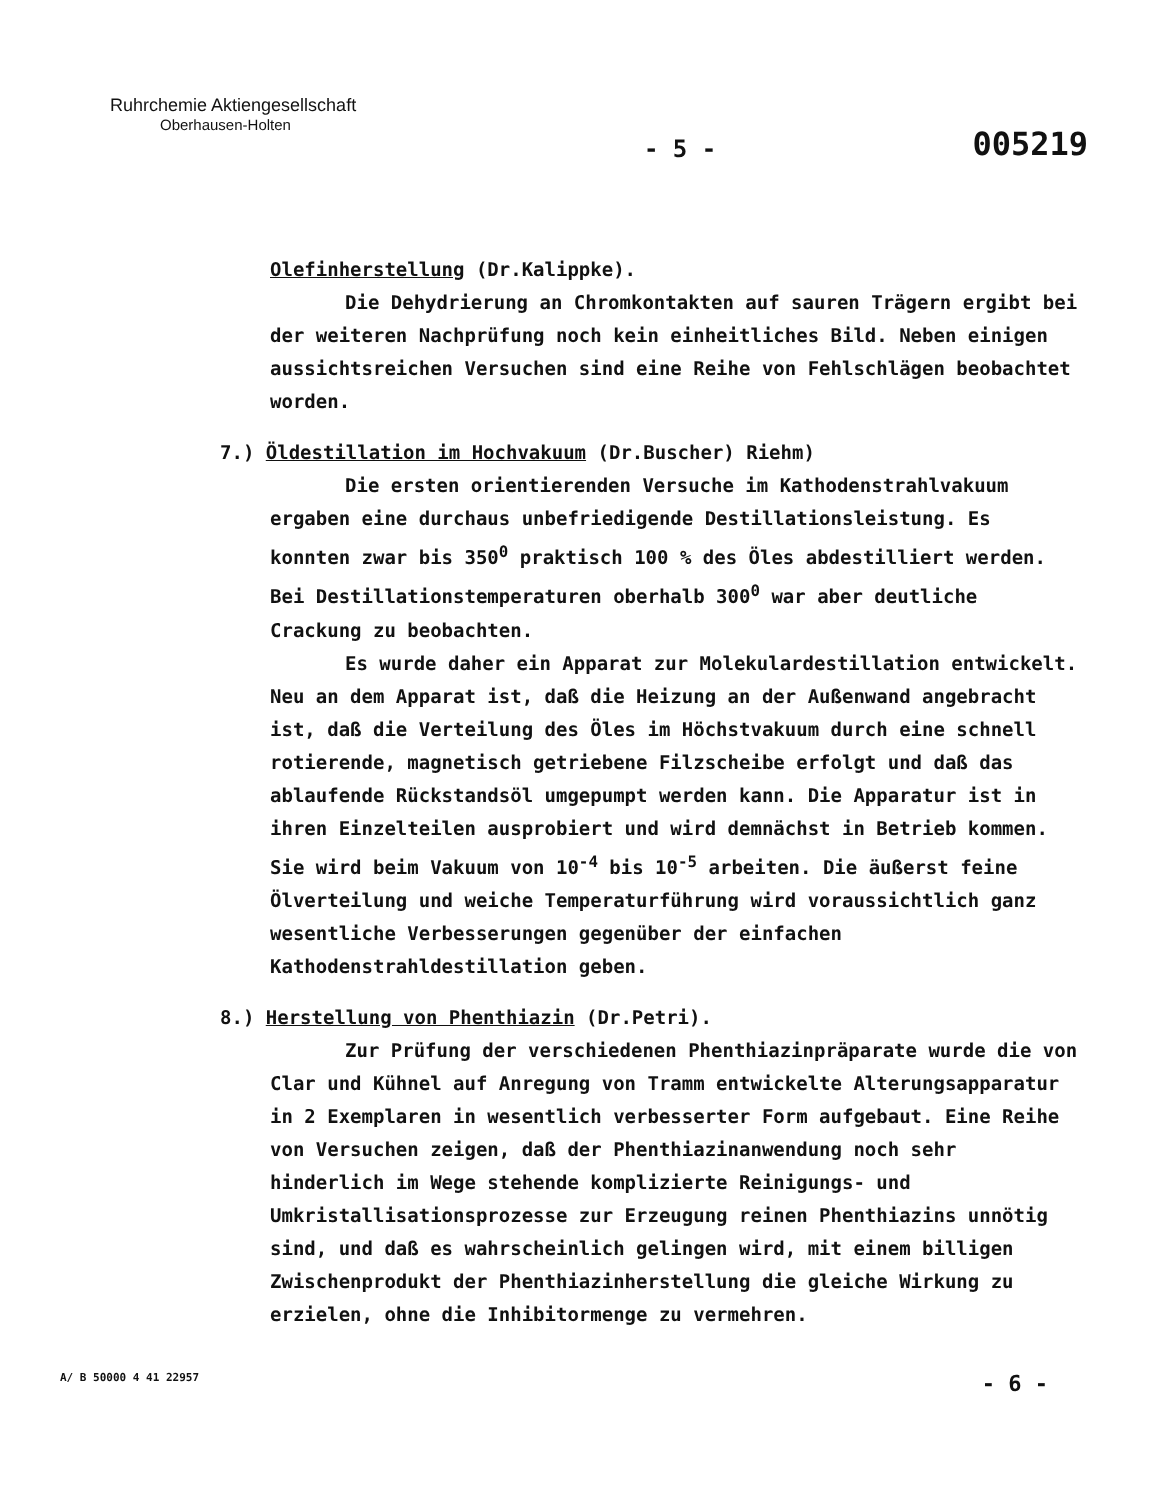Ruhrchemie Aktiengesellschaft
Oberhausen-Holten
- 5 -
005219
Olefinherstellung (Dr.Kalippke).
Die Dehydrierung an Chromkontakten auf sauren Trägern ergibt bei der weiteren Nachprüfung noch kein einheitliches Bild. Neben einigen aussichtsreichen Versuchen sind eine Reihe von Fehlschlägen beobachtet worden.
7.) Öldestillation im Hochvakuum (Dr.Buscher) Riehm)
Die ersten orientierenden Versuche im Kathodenstrahlvakuum ergaben eine durchaus unbefriedigende Destillationsleistung. Es konnten zwar bis 350<sup>0</sup> praktisch 100 % des Öles abdestilliert werden. Bei Destillationstemperaturen oberhalb 300<sup>0</sup> war aber deutliche Crackung zu beobachten.
Es wurde daher ein Apparat zur Molekulardestillation entwickelt. Neu an dem Apparat ist, daß die Heizung an der Außenwand angebracht ist, daß die Verteilung des Öles im Höchstvakuum durch eine schnell rotierende, magnetisch getriebene Filzscheibe erfolgt und daß das ablaufende Rückstandsöl umgepumpt werden kann. Die Apparatur ist in ihren Einzelteilen ausprobiert und wird demnächst in Betrieb kommen. Sie wird beim Vakuum von 10<sup>-4</sup> bis 10<sup>-5</sup> arbeiten. Die äußerst feine Ölverteilung und weiche Temperaturführung wird voraussichtlich ganz wesentliche Verbesserungen gegenüber der einfachen Kathodenstrahldestillation geben.
8.) Herstellung von Phenthiazin (Dr.Petri).
Zur Prüfung der verschiedenen Phenthiazinpräparate wurde die von Clar und Kühnel auf Anregung von Tramm entwickelte Alterungsapparatur in 2 Exemplaren in wesentlich verbesserter Form aufgebaut. Eine Reihe von Versuchen zeigen, daß der Phenthiazinanwendung noch sehr hinderlich im Wege stehende komplizierte Reinigungs- und Umkristallisationsprozesse zur Erzeugung reinen Phenthiazins unnötig sind, und daß es wahrscheinlich gelingen wird, mit einem billigen Zwischenprodukt der Phenthiazinherstellung die gleiche Wirkung zu erzielen, ohne die Inhibitormenge zu vermehren.
A/ B 50000 4 41 22957 - 6 -